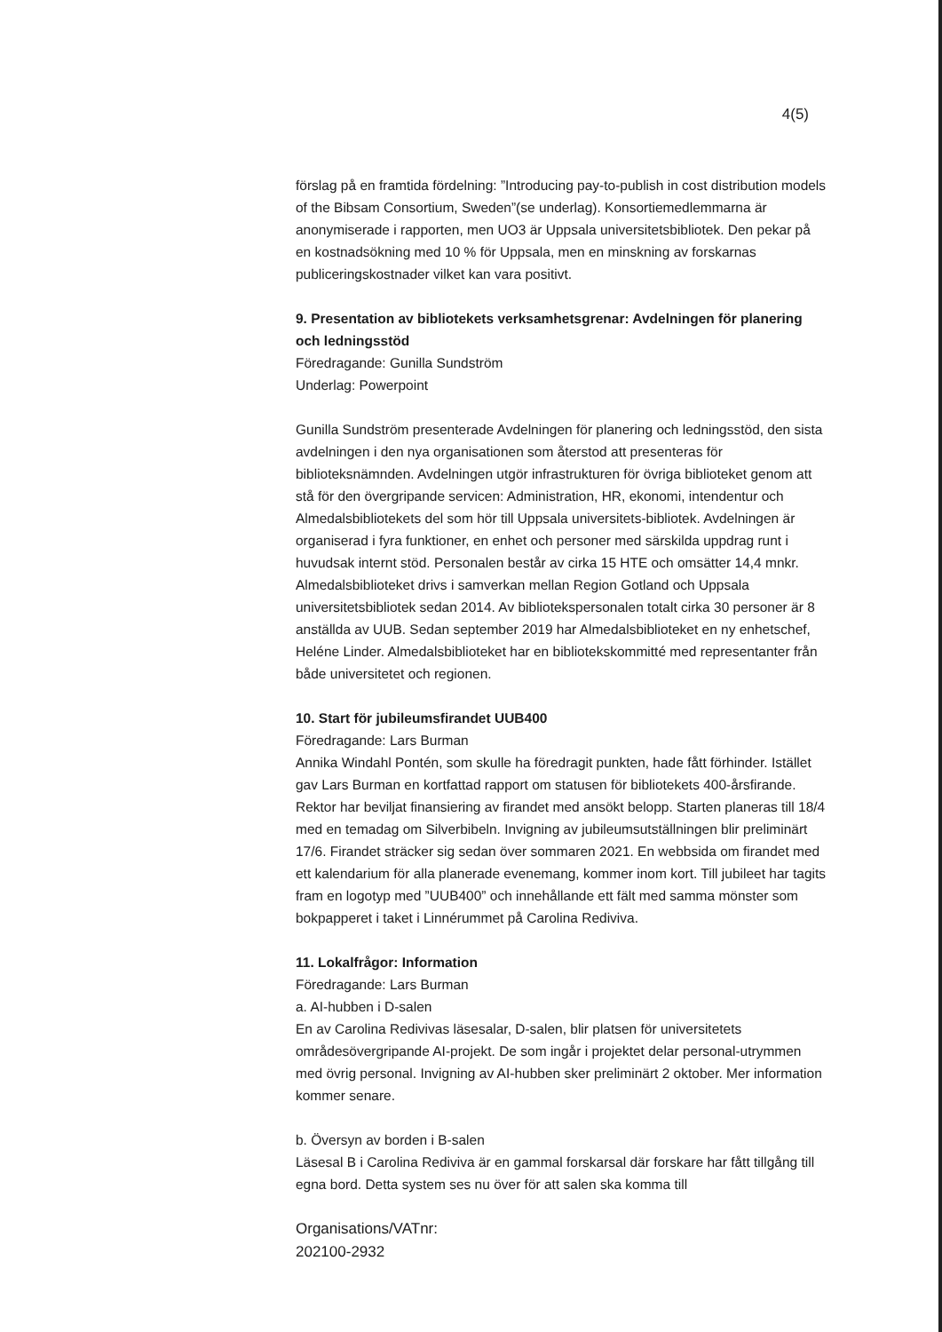4(5)
förslag på en framtida fördelning: ”Introducing pay-to-publish in cost distribution models of the Bibsam Consortium, Sweden”(se underlag). Konsortiemedlemmarna är anonymiserade i rapporten, men UO3 är Uppsala universitetsbibliotek. Den pekar på en kostnadsökning med 10 % för Uppsala, men en minskning av forskarnas publiceringskostnader vilket kan vara positivt.
9. Presentation av bibliotekets verksamhetsgrenar: Avdelningen för planering och ledningsstöd
Föredragande: Gunilla Sundström
Underlag: Powerpoint
Gunilla Sundström presenterade Avdelningen för planering och ledningsstöd, den sista avdelningen i den nya organisationen som återstod att presenteras för biblioteksnämnden. Avdelningen utgör infrastrukturen för övriga biblioteket genom att stå för den övergripande servicen: Administration, HR, ekonomi, intendentur och Almedalsbibliotekets del som hör till Uppsala universitets-bibliotek. Avdelningen är organiserad i fyra funktioner, en enhet och personer med särskilda uppdrag runt i huvudsak internt stöd. Personalen består av cirka 15 HTE och omsätter 14,4 mnkr.
Almedalsbiblioteket drivs i samverkan mellan Region Gotland och Uppsala universitetsbibliotek sedan 2014. Av bibliotekspersonalen totalt cirka 30 personer är 8 anställda av UUB. Sedan september 2019 har Almedalsbiblioteket en ny enhetschef, Heléne Linder. Almedalsbiblioteket har en bibliotekskommitté med representanter från både universitetet och regionen.
10. Start för jubileumsfirandet UUB400
Föredragande: Lars Burman
Annika Windahl Pontén, som skulle ha föredragit punkten, hade fått förhinder. Istället gav Lars Burman en kortfattad rapport om statusen för bibliotekets 400-årsfirande. Rektor har beviljat finansiering av firandet med ansökt belopp. Starten planeras till 18/4 med en temadag om Silverbibeln. Invigning av jubileumsutställningen blir preliminärt 17/6. Firandet sträcker sig sedan över sommaren 2021. En webbsida om firandet med ett kalendarium för alla planerade evenemang, kommer inom kort. Till jubileet har tagits fram en logotyp med ”UUB400” och innehållande ett fält med samma mönster som bokpapperet i taket i Linnérummet på Carolina Rediviva.
11. Lokalfrågor: Information
Föredragande: Lars Burman
a. AI-hubben i D-salen
En av Carolina Redivivas läsesalar, D-salen, blir platsen för universitetets områdesövergripande AI-projekt. De som ingår i projektet delar personal-utrymmen med övrig personal. Invigning av AI-hubben sker preliminärt 2 oktober. Mer information kommer senare.
b. Översyn av borden i B-salen
Läsesal B i Carolina Rediviva är en gammal forskarsal där forskare har fått tillgång till egna bord. Detta system ses nu över för att salen ska komma till
Organisations/VATnr:
202100-2932